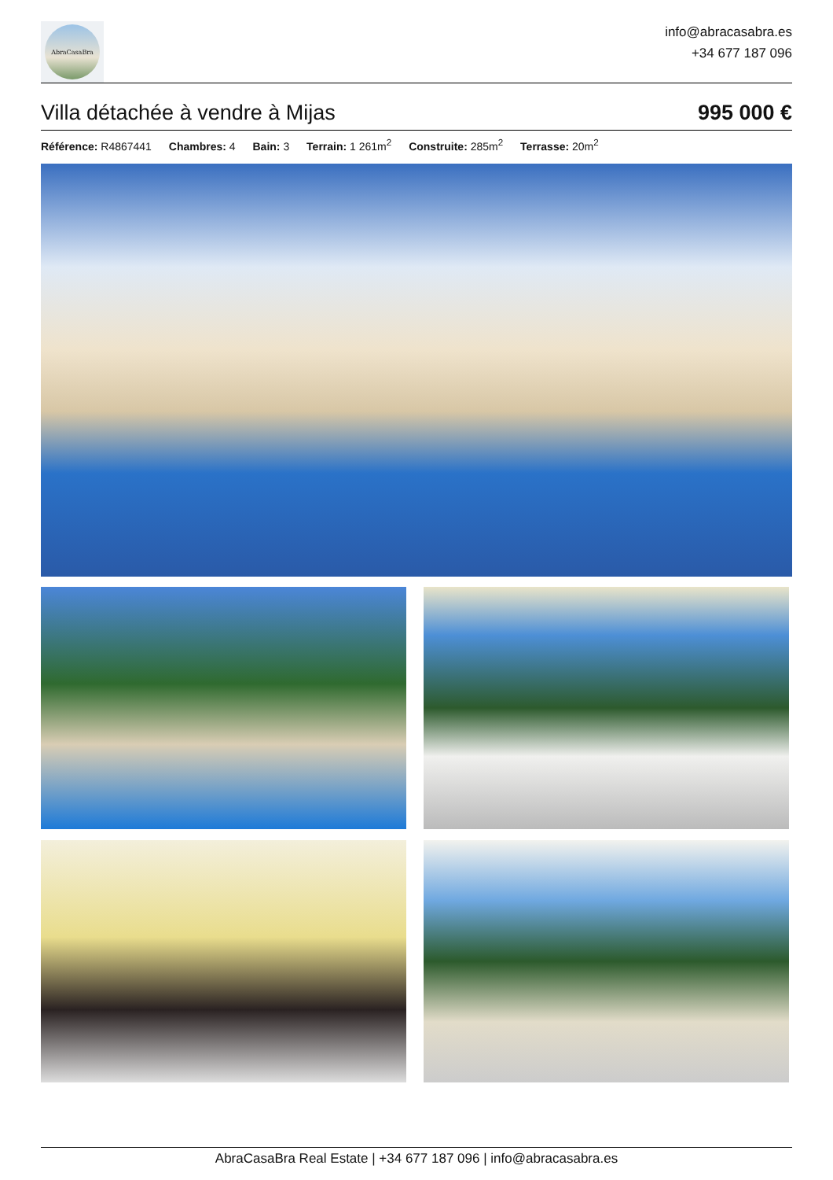AbraCasaBra
info@abracasabra.es
+34 677 187 096
Villa détachée à vendre à Mijas 995 000 €
Référence: R4867441 Chambres: 4 Bain: 3 Terrain: 1 261m<sup>2</sup> Construite: 285m<sup>2</sup> Terrasse: 20m<sup>2</sup>
AbraCasaBra Real Estate | +34 677 187 096 | info@abracasabra.es